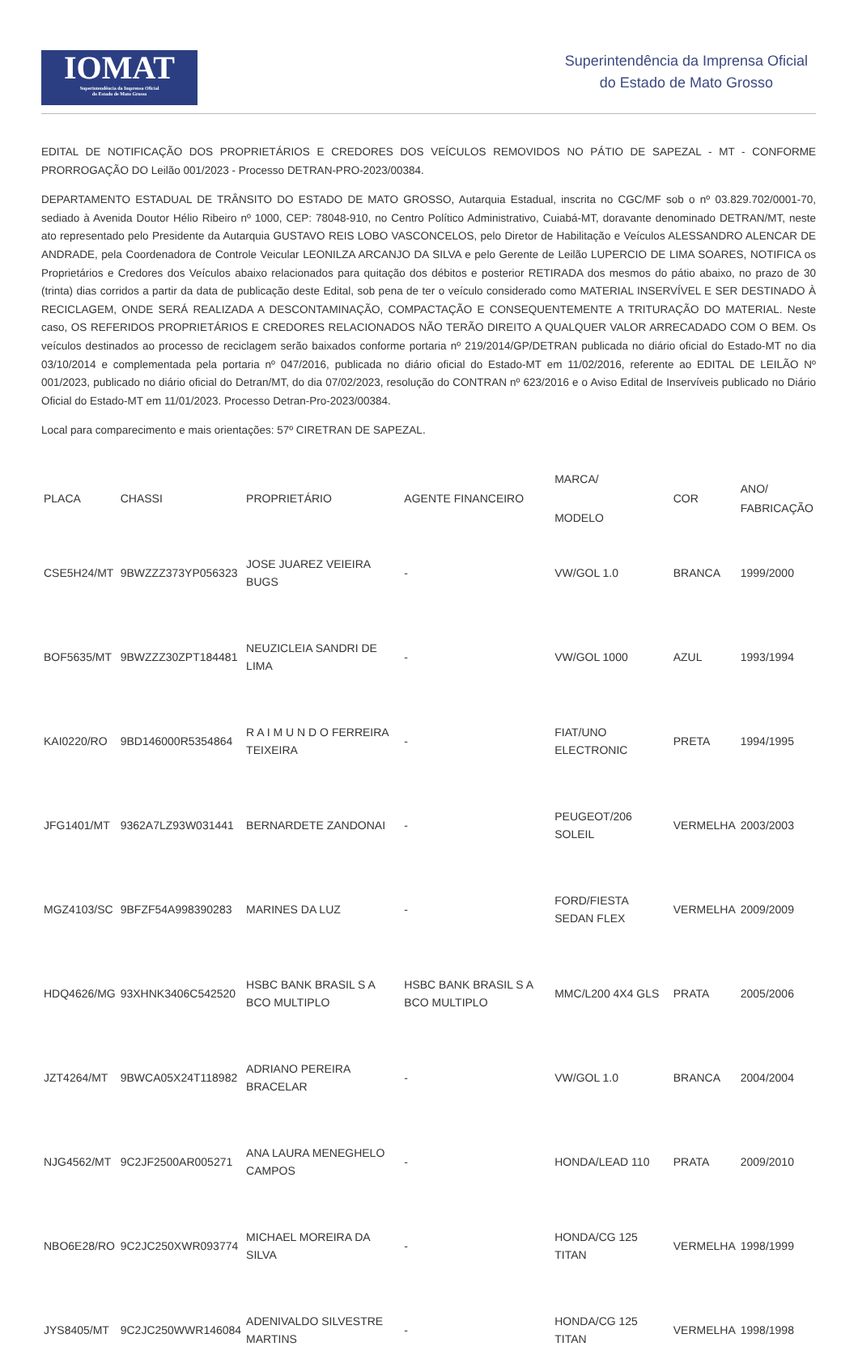IOMAT
Superintendência da Imprensa Oficial
do Estado de Mato Grosso
Superintendência da Imprensa Oficial
do Estado de Mato Grosso
EDITAL DE NOTIFICAÇÃO DOS PROPRIETÁRIOS E CREDORES DOS VEÍCULOS REMOVIDOS NO PÁTIO DE SAPEZAL - MT - CONFORME PRORROGAÇÃO DO Leilão 001/2023 - Processo DETRAN-PRO-2023/00384.
DEPARTAMENTO ESTADUAL DE TRÂNSITO DO ESTADO DE MATO GROSSO, Autarquia Estadual, inscrita no CGC/MF sob o nº 03.829.702/0001-70, sediado à Avenida Doutor Hélio Ribeiro nº 1000, CEP: 78048-910, no Centro Político Administrativo, Cuiabá-MT, doravante denominado DETRAN/MT, neste ato representado pelo Presidente da Autarquia GUSTAVO REIS LOBO VASCONCELOS, pelo Diretor de Habilitação e Veículos ALESSANDRO ALENCAR DE ANDRADE, pela Coordenadora de Controle Veicular LEONILZA ARCANJO DA SILVA e pelo Gerente de Leilão LUPERCIO DE LIMA SOARES, NOTIFICA os Proprietários e Credores dos Veículos abaixo relacionados para quitação dos débitos e posterior RETIRADA dos mesmos do pátio abaixo, no prazo de 30 (trinta) dias corridos a partir da data de publicação deste Edital, sob pena de ter o veículo considerado como MATERIAL INSERVÍVEL E SER DESTINADO À RECICLAGEM, ONDE SERÁ REALIZADA A DESCONTAMINAÇÃO, COMPACTAÇÃO E CONSEQUENTEMENTE A TRITURAÇÃO DO MATERIAL. Neste caso, OS REFERIDOS PROPRIETÁRIOS E CREDORES RELACIONADOS NÃO TERÃO DIREITO A QUALQUER VALOR ARRECADADO COM O BEM. Os veículos destinados ao processo de reciclagem serão baixados conforme portaria nº 219/2014/GP/DETRAN publicada no diário oficial do Estado-MT no dia 03/10/2014 e complementada pela portaria nº 047/2016, publicada no diário oficial do Estado-MT em 11/02/2016, referente ao EDITAL DE LEILÃO Nº 001/2023, publicado no diário oficial do Detran/MT, do dia 07/02/2023, resolução do CONTRAN nº 623/2016 e o Aviso Edital de Inservíveis publicado no Diário Oficial do Estado-MT em 11/01/2023. Processo Detran-Pro-2023/00384.
Local para comparecimento e mais orientações: 57º CIRETRAN DE SAPEZAL.
| PLACA | CHASSI | PROPRIETÁRIO | AGENTE FINANCEIRO | MARCA/ MODELO | COR | ANO/ FABRICAÇÃO |
| --- | --- | --- | --- | --- | --- | --- |
| CSE5H24/MT | 9BWZZZ373YP056323 | JOSE JUAREZ VEIEIRA BUGS | - | VW/GOL 1.0 | BRANCA | 1999/2000 |
| BOF5635/MT | 9BWZZZ30ZPT184481 | NEUZICLEIA SANDRI DE LIMA | - | VW/GOL 1000 | AZUL | 1993/1994 |
| KAI0220/RO | 9BD146000R5354864 | R A I M U N D O FERREIRA TEIXEIRA | - | FIAT/UNO ELECTRONIC | PRETA | 1994/1995 |
| JFG1401/MT | 9362A7LZ93W031441 | BERNARDETE ZANDONAI | - | PEUGEOT/206 SOLEIL | VERMELHA | 2003/2003 |
| MGZ4103/SC | 9BFZF54A998390283 | MARINES DA LUZ | - | FORD/FIESTA SEDAN FLEX | VERMELHA | 2009/2009 |
| HDQ4626/MG | 93XHNK3406C542520 | HSBC BANK BRASIL S A BCO MULTIPLO | HSBC BANK BRASIL S A BCO MULTIPLO | MMC/L200 4X4 GLS | PRATA | 2005/2006 |
| JZT4264/MT | 9BWCA05X24T118982 | ADRIANO PEREIRA BRACELAR | - | VW/GOL 1.0 | BRANCA | 2004/2004 |
| NJG4562/MT | 9C2JF2500AR005271 | ANA LAURA MENEGHELO CAMPOS | - | HONDA/LEAD 110 | PRATA | 2009/2010 |
| NBO6E28/RO | 9C2JC250XWR093774 | MICHAEL MOREIRA DA SILVA | - | HONDA/CG 125 TITAN | VERMELHA | 1998/1999 |
| JYS8405/MT | 9C2JC250WWR146084 | ADENIVALDO SILVESTRE MARTINS | - | HONDA/CG 125 TITAN | VERMELHA | 1998/1998 |